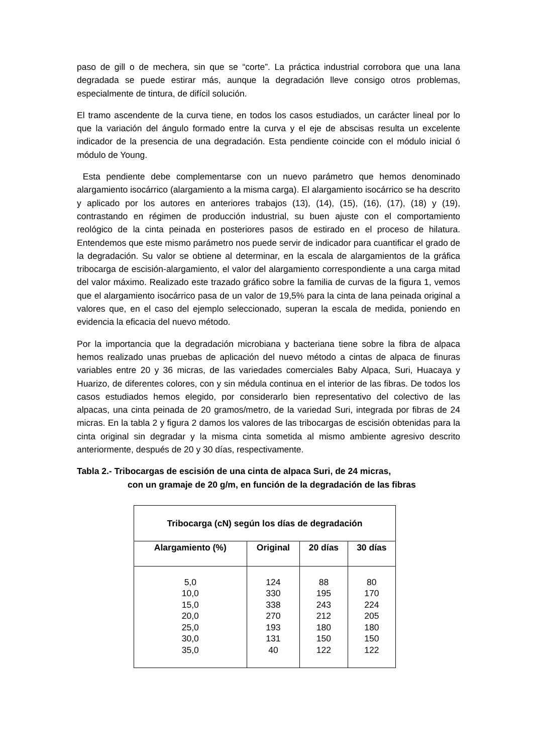paso de gill o de mechera, sin que se “corte”. La práctica industrial corrobora que una lana degradada se puede estirar más, aunque la degradación lleve consigo otros problemas, especialmente de tintura, de difícil solución.
El tramo ascendente de la curva tiene, en todos los casos estudiados, un carácter lineal por lo que la variación del ángulo formado entre la curva y el eje de abscisas resulta un excelente indicador de la presencia de una degradación. Esta pendiente coincide con el módulo inicial ó módulo de Young.
Esta pendiente debe complementarse con un nuevo parámetro que hemos denominado alargamiento isocárrico (alargamiento a la misma carga). El alargamiento isocárrico se ha descrito y aplicado por los autores en anteriores trabajos (13), (14), (15), (16), (17), (18) y (19), contrastando en régimen de producción industrial, su buen ajuste con el comportamiento reológico de la cinta peinada en posteriores pasos de estirado en el proceso de hilatura. Entendemos que este mismo parámetro nos puede servir de indicador para cuantificar el grado de la degradación. Su valor se obtiene al determinar, en la escala de alargamientos de la gráfica tribocarga de escisión-alargamiento, el valor del alargamiento correspondiente a una carga mitad del valor máximo. Realizado este trazado gráfico sobre la familia de curvas de la figura 1, vemos que el alargamiento isocárrico pasa de un valor de 19,5% para la cinta de lana peinada original a valores que, en el caso del ejemplo seleccionado, superan la escala de medida, poniendo en evidencia la eficacia del nuevo método.
Por la importancia que la degradación microbiana y bacteriana tiene sobre la fibra de alpaca hemos realizado unas pruebas de aplicación del nuevo método a cintas de alpaca de finuras variables entre 20 y 36 micras, de las variedades comerciales Baby Alpaca, Suri, Huacaya y Huarizo, de diferentes colores, con y sin médula continua en el interior de las fibras. De todos los casos estudiados hemos elegido, por considerarlo bien representativo del colectivo de las alpacas, una cinta peinada de 20 gramos/metro, de la variedad Suri, integrada por fibras de 24 micras. En la tabla 2 y figura 2 damos los valores de las tribocargas de escisión obtenidas para la cinta original sin degradar y la misma cinta sometida al mismo ambiente agresivo descrito anteriormente, después de 20 y 30 días, respectivamente.
Tabla 2.- Tribocargas de escisión de una cinta de alpaca Suri, de 24 micras,
con un gramaje de 20 g/m, en función de la degradación de las fibras
| Tribocarga (cN) según los días de degradación | | | |
| --- | --- | --- | --- |
| Alargamiento (%) | Original | 20 días | 30 días |
| 5,0 10,0 15,0 20,0 25,0 30,0 35,0 | 124 330 338 270 193 131 40 | 88 195 243 212 180 150 122 | 80 170 224 205 180 150 122 |